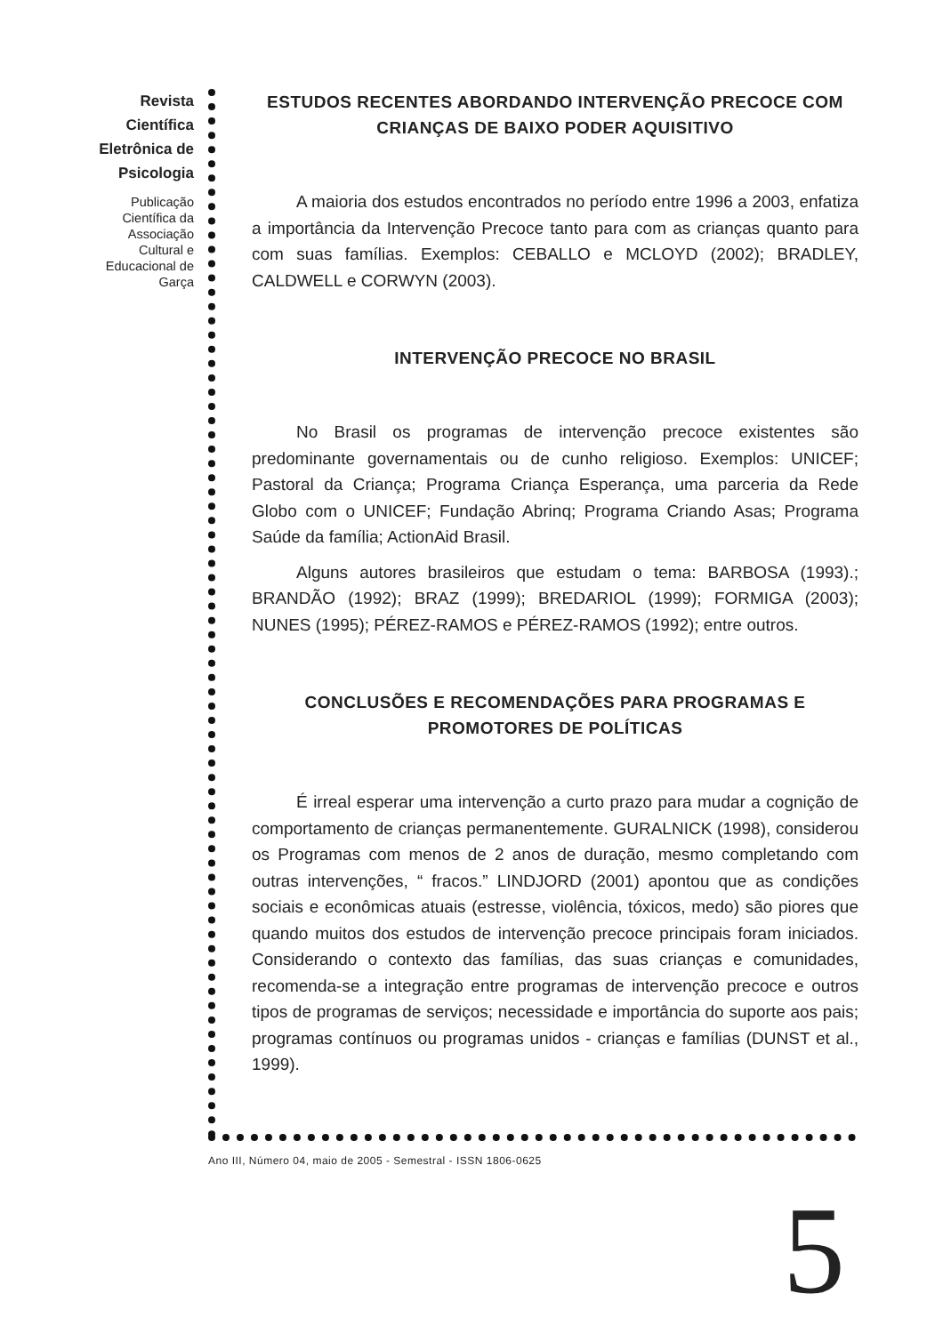Revista Científica Eletrônica de Psicologia
Publicação Científica da Associação Cultural e Educacional de Garça
ESTUDOS RECENTES ABORDANDO INTERVENÇÃO PRECOCE COM CRIANÇAS DE BAIXO PODER AQUISITIVO
A maioria dos estudos encontrados no período entre 1996 a 2003, enfatiza a importância da Intervenção Precoce tanto para com as crianças quanto para com suas famílias. Exemplos: CEBALLO e MCLOYD (2002); BRADLEY, CALDWELL e CORWYN (2003).
INTERVENÇÃO PRECOCE NO BRASIL
No Brasil os programas de intervenção precoce existentes são predominante governamentais ou de cunho religioso. Exemplos: UNICEF; Pastoral da Criança; Programa Criança Esperança, uma parceria da Rede Globo com o UNICEF; Fundação Abrinq; Programa Criando Asas; Programa Saúde da família; ActionAid Brasil.
Alguns autores brasileiros que estudam o tema: BARBOSA (1993).; BRANDÃO (1992); BRAZ (1999); BREDARIOL (1999); FORMIGA (2003); NUNES (1995); PÉREZ-RAMOS e PÉREZ-RAMOS (1992); entre outros.
CONCLUSÕES E RECOMENDAÇÕES PARA PROGRAMAS E PROMOTORES DE POLÍTICAS
É irreal esperar uma intervenção a curto prazo para mudar a cognição de comportamento de crianças permanentemente. GURALNICK (1998), considerou os Programas com menos de 2 anos de duração, mesmo completando com outras intervenções, “ fracos.” LINDJORD (2001) apontou que as condições sociais e econômicas atuais (estresse, violência, tóxicos, medo) são piores que quando muitos dos estudos de intervenção precoce principais foram iniciados. Considerando o contexto das famílias, das suas crianças e comunidades, recomenda-se a integração entre programas de intervenção precoce e outros tipos de programas de serviços; necessidade e importância do suporte aos pais; programas contínuos ou programas unidos - crianças e famílias (DUNST et al., 1999).
Ano III, Número 04, maio de 2005 - Semestral - ISSN 1806-0625
5